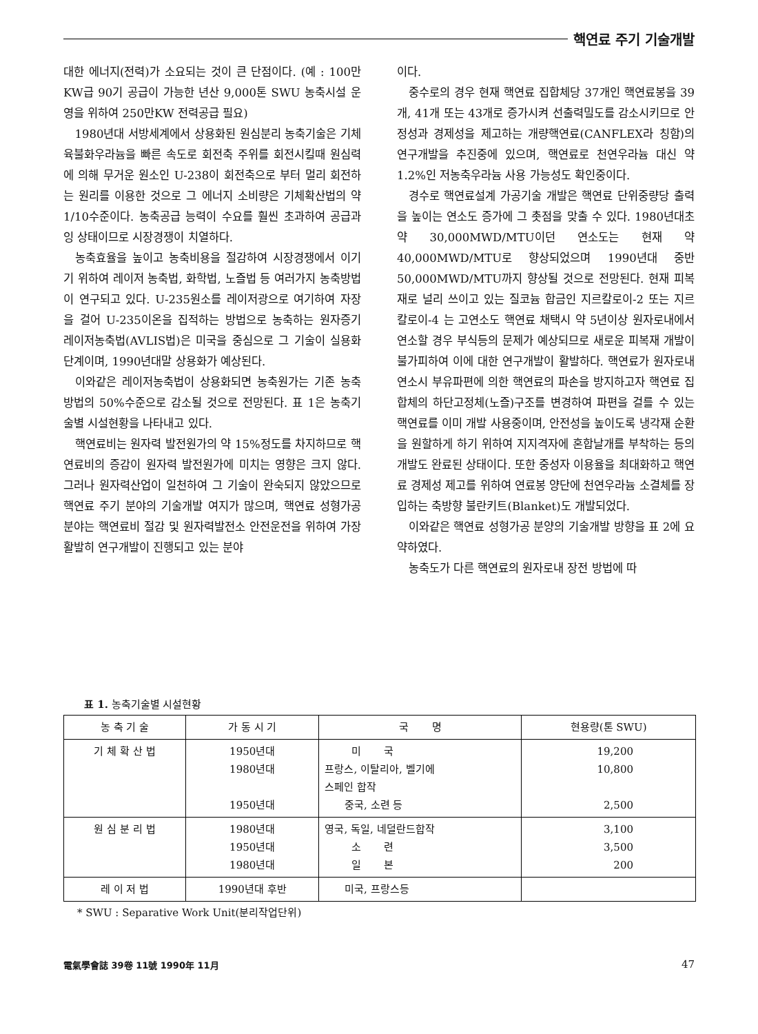핵연료 주기 기술개발
대한 에너지(전력)가 소요되는 것이 큰 단점이다. (예 : 100만KW급 90기 공급이 가능한 년산 9,000톤 SWU 농축시설 운영을 위하여 250만KW 전력공급 필요)
1980년대 서방세계에서 상용화된 원심분리 농축기술은 기체육불화우라늄을 빠른 속도로 회전축 주위를 회전시킬때 원심력에 의해 무거운 원소인 U-238이 회전축으로 부터 멀리 회전하는 원리를 이용한 것으로 그 에너지 소비량은 기체확산법의 약 1/10수준이다. 농축공급 능력이 수요를 훨씬 초과하여 공급과잉 상태이므로 시장경쟁이 치열하다.
농축효율을 높이고 농축비용을 절감하여 시장경쟁에서 이기기 위하여 레이저 농축법, 화학법, 노즐법 등 여러가지 농축방법이 연구되고 있다. U-235원소를 레이저광으로 여기하여 자장을 걸어 U-235이온을 집적하는 방법으로 농축하는 원자증기 레이저농축법(AVLIS법)은 미국을 중심으로 그 기술이 실용화 단계이며, 1990년대말 상용화가 예상된다.
이와같은 레이저농축법이 상용화되면 농축원가는 기존 농축방법의 50%수준으로 감소될 것으로 전망된다. 표 1은 농축기술별 시설현황을 나타내고 있다.
핵연료비는 원자력 발전원가의 약 15%정도를 차지하므로 핵연료비의 증감이 원자력 발전원가에 미치는 영향은 크지 않다. 그러나 원자력산업이 일천하여 그 기술이 완숙되지 않았으므로 핵연료 주기 분야의 기술개발 여지가 많으며, 핵연료 성형가공 분야는 핵연료비 절감 및 원자력발전소 안전운전을 위하여 가장 활발히 연구개발이 진행되고 있는 분야
이다.
중수로의 경우 현재 핵연료 집합체당 37개인 핵연료봉을 39개, 41개 또는 43개로 증가시켜 선출력밀도를 감소시키므로 안정성과 경제성을 제고하는 개량핵연료(CANFLEX라 칭함)의 연구개발을 추진중에 있으며, 핵연료로 천연우라늄 대신 약1.2%인 저농축우라늄 사용 가능성도 확인중이다.
경수로 핵연료설계 가공기술 개발은 핵연료 단위중량당 출력을 높이는 연소도 증가에 그 촛점을 맞출 수 있다. 1980년대초 약 30,000MWD/MTU이던 연소도는 현재 약 40,000MWD/MTU로 향상되었으며 1990년대 중반 50,000MWD/MTU까지 향상될 것으로 전망된다. 현재 피복재로 널리 쓰이고 있는 질코늄 합금인 지르칼로이-2 또는 지르칼로이-4 는 고연소도 핵연료 채택시 약 5년이상 원자로내에서 연소할 경우 부식등의 문제가 예상되므로 새로운 피복재 개발이 불가피하여 이에 대한 연구개발이 활발하다. 핵연료가 원자로내 연소시 부유파편에 의한 핵연료의 파손을 방지하고자 핵연료 집합체의 하단고정체(노즐)구조를 변경하여 파편을 걸를 수 있는 핵연료를 이미 개발 사용중이며, 안전성을 높이도록 냉각재 순환을 원할하게 하기 위하여 지지격자에 혼합날개를 부착하는 등의 개발도 완료된 상태이다. 또한 중성자 이용율을 최대화하고 핵연료 경제성 제고를 위하여 연료봉 양단에 천연우라늄 소결체를 장입하는 축방향 불란키트(Blanket)도 개발되었다.
이와같은 핵연료 성형가공 분양의 기술개발 방향을 표 2에 요약하였다.
농축도가 다른 핵연료의 원자로내 장전 방법에 따
표 1. 농축기술별 시설현황
| 농 축 기 술 | 가 동 시 기 | 국 명 | 현용량(톤 SWU) |
| --- | --- | --- | --- |
| 기 체 확 산 법 | 1950년대 1980년대 1950년대 | 미 국 프랑스, 이탈리아, 벨기에 스페인 합작 중국, 소련 등 | 19,200 10,800 2,500 |
| 원 심 분 리 법 | 1980년대 1950년대 1980년대 | 영국, 독일, 네덜란드합작 소 련 일 본 | 3,100 3,500 200 |
| 레 이 저 법 | 1990년대 후반 | 미국, 프랑스등 | |
* SWU : Separative Work Unit(분리작업단위)
電氣學會誌 39卷 11號 1990年 11月 47